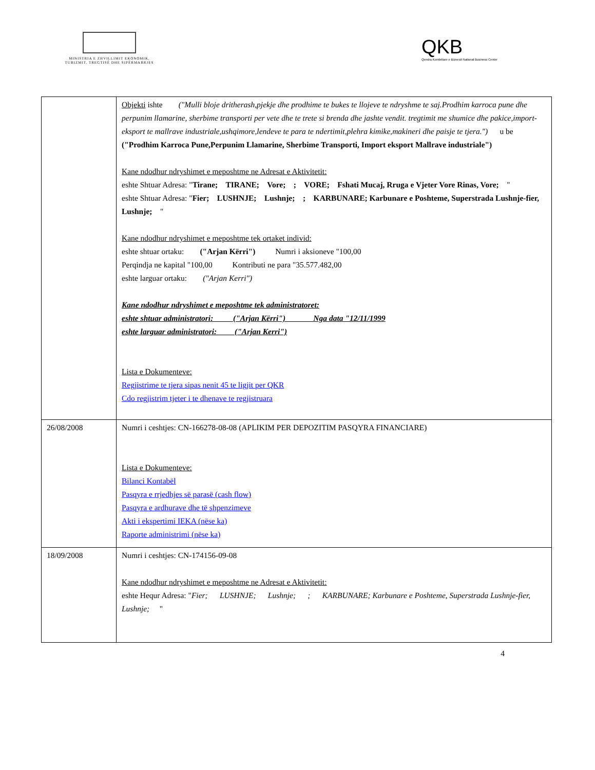MINISTRIA E ZHVILLIMIT EKONOMIK, TURIZMIT, TREGTISË DHE SIPËRMARRJES
QKB
Qendra Kombëtare e Biznesit National Business Center
| | Objekti ishte ("Mulli bloje dritherash,pjekje dhe prodhime te bukes te llojeve te ndryshme te saj.Prodhim karroca pune dhe perpunim llamarine, sherbime transporti per vete dhe te trete si brenda dhe jashte vendit. tregtimit me shumice dhe pakice,import-eksport te mallrave industriale,ushqimore,lendeve te para te ndertimit,plehra kimike,makineri dhe paisje te tjera.") u be ("Prodhim Karroca Pune,Perpunim Llamarine, Sherbime Transporti, Import eksport Mallrave industriale") Kane ndodhur ndryshimet e meposhtme ne Adresat e Aktivitetit: eshte Shtuar Adresa: " Tirane; TIRANE; Vore; ; VORE; Fshati Mucaj, Rruga e Vjeter Vore Rinas, Vore; " eshte Shtuar Adresa: " Fier; LUSHNJE; Lushnje; ; KARBUNARE; Karbunare e Poshteme, Superstrada Lushnje-fier, Lushnje; " Kane ndodhur ndryshimet e meposhtme tek ortaket individ: eshte shtuar ortaku: ("Arjan Kërri") Numri i aksioneve "100,00 Perqindja ne kapital "100,00 Kontributi ne para "35.577.482,00 eshte larguar ortaku: ("Arjan Kerri") Kane ndodhur ndryshimet e meposhtme tek administratoret: eshte shtuar administratori: ("Arjan Kërri") Nga data "12/11/1999 eshte larguar administratori: ("Arjan Kerri") Lista e Dokumenteve: Regjistrime te tjera sipas nenit 45 te ligjit per QKR Cdo regjistrim tjeter i te dhenave te regjistruara |
| 26/08/2008 | Numri i ceshtjes: CN-166278-08-08 (APLIKIM PER DEPOZITIM PASQYRA FINANCIARE) Lista e Dokumenteve: Bilanci Kontabël Pasqyra e rrjedhjes së parasë (cash flow) Pasqyra e ardhurave dhe të shpenzimeve Akti i ekspertimi IEKA (nëse ka) Raporte administrimi (nëse ka) |
| 18/09/2008 | Numri i ceshtjes: CN-174156-09-08 Kane ndodhur ndryshimet e meposhtme ne Adresat e Aktivitetit: eshte Hequr Adresa: " Fier; LUSHNJE; Lushnje; ; KARBUNARE; Karbunare e Poshteme, Superstrada Lushnje-fier, Lushnje; " |
4